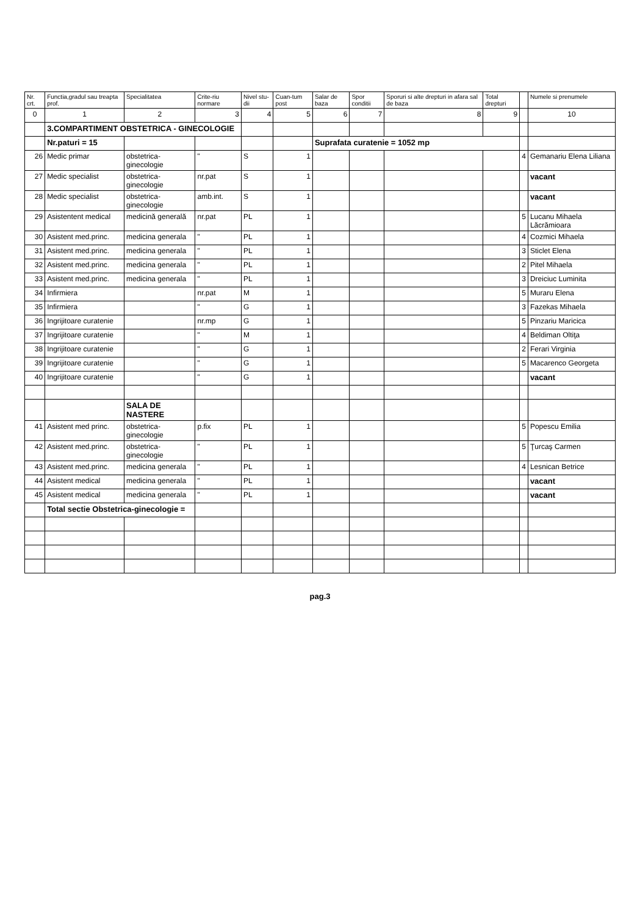| Nr. crt. | Functia,gradul sau treapta prof. | Specialitatea | Crite-riu normare | Nivel stu-dii | Cuan-tum post | Salar de baza | Spor conditii | Sporuri si alte drepturi in afara sal de baza | Total drepturi | | Numele si prenumele |
| --- | --- | --- | --- | --- | --- | --- | --- | --- | --- | --- | --- |
| 0 | 1 | 2 | 3 | 4 | 5 | 6 | 7 | 8 | 9 | | 10 |
| | 3.COMPARTIMENT OBSTETRICA - GINECOLOGIE | | | | | | | | | | |
| | Nr.paturi = 15 | | | | | Suprafata curatenie = 1052 mp | | | | | |
| 26 | Medic primar | obstetrica-ginecologie | " | S | 1 | | | | | 4 | Gemanariu Elena Liliana |
| 27 | Medic specialist | obstetrica-ginecologie | nr.pat | S | 1 | | | | | | vacant |
| 28 | Medic specialist | obstetrica-ginecologie | amb.int. | S | 1 | | | | | | vacant |
| 29 | Asistentent medical | medicină generală | nr.pat | PL | 1 | | | | | 5 | Lucanu Mihaela Lăcrămioara |
| 30 | Asistent med.princ. | medicina generala | " | PL | 1 | | | | | 4 | Cozmici Mihaela |
| 31 | Asistent med.princ. | medicina generala | " | PL | 1 | | | | | 3 | Sticlet Elena |
| 32 | Asistent med.princ. | medicina generala | " | PL | 1 | | | | | 2 | Pitel Mihaela |
| 33 | Asistent med.princ. | medicina generala | " | PL | 1 | | | | | 3 | Dreiciuc Luminita |
| 34 | Infirmiera | | nr.pat | M | 1 | | | | | 5 | Muraru Elena |
| 35 | Infirmiera | | " | G | 1 | | | | | 3 | Fazekas Mihaela |
| 36 | Ingrijitoare curatenie | | nr.mp | G | 1 | | | | | 5 | Pinzariu Maricica |
| 37 | Ingrijitoare curatenie | | " | M | 1 | | | | | 4 | Beldiman Oltiţa |
| 38 | Ingrijitoare curatenie | | " | G | 1 | | | | | 2 | Ferari Virginia |
| 39 | Ingrijitoare curatenie | | " | G | 1 | | | | | 5 | Macarenco Georgeta |
| 40 | Ingrijitoare curatenie | | " | G | 1 | | | | | | vacant |
| | | SALA DE NASTERE | | | | | | | | | |
| 41 | Asistent med princ. | obstetrica-ginecologie | p.fix | PL | 1 | | | | | 5 | Popescu Emilia |
| 42 | Asistent med.princ. | obstetrica-ginecologie | " | PL | 1 | | | | | 5 | Ţurcaş Carmen |
| 43 | Asistent med.princ. | medicina generala | " | PL | 1 | | | | | 4 | Lesnican Betrice |
| 44 | Asistent medical | medicina generala | " | PL | 1 | | | | | | vacant |
| 45 | Asistent medical | medicina generala | " | PL | 1 | | | | | | vacant |
| | Total sectie Obstetrica-ginecologie = | | | | | | | | | | |
pag.3